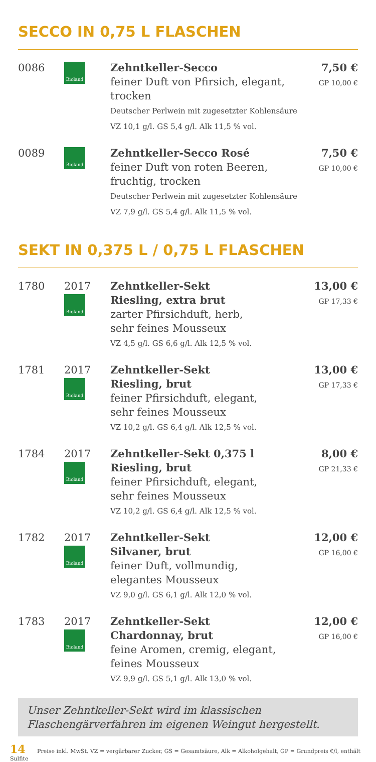SECCO IN 0,75 L FLASCHEN
| 0086 | Bioland | Zehntkeller-Secco feiner Duft von Pfirsich, elegant, trocken Deutscher Perlwein mit zugesetzter Kohlensäure VZ 10,1 g/l. GS 5,4 g/l. Alk 11,5 % vol. | 7,50 € GP 10,00 € |
| 0089 | Bioland | Zehntkeller-Secco Rosé feiner Duft von roten Beeren, fruchtig, trocken Deutscher Perlwein mit zugesetzter Kohlensäure VZ 7,9 g/l. GS 5,4 g/l. Alk 11,5 % vol. | 7,50 € GP 10,00 € |
SEKT IN 0,375 L / 0,75 L FLASCHEN
| 1780 | 2017 Bioland | Zehntkeller-Sekt Riesling, extra brut zarter Pfirsichduft, herb, sehr feines Mousseux VZ 4,5 g/l. GS 6,6 g/l. Alk 12,5 % vol. | 13,00 € GP 17,33 € |
| 1781 | 2017 Bioland | Zehntkeller-Sekt Riesling, brut feiner Pfirsichduft, elegant, sehr feines Mousseux VZ 10,2 g/l. GS 6,4 g/l. Alk 12,5 % vol. | 13,00 € GP 17,33 € |
| 1784 | 2017 Bioland | Zehntkeller-Sekt 0,375 l Riesling, brut feiner Pfirsichduft, elegant, sehr feines Mousseux VZ 10,2 g/l. GS 6,4 g/l. Alk 12,5 % vol. | 8,00 € GP 21,33 € |
| 1782 | 2017 Bioland | Zehntkeller-Sekt Silvaner, brut feiner Duft, vollmundig, elegantes Mousseux VZ 9,0 g/l. GS 6,1 g/l. Alk 12,0 % vol. | 12,00 € GP 16,00 € |
| 1783 | 2017 Bioland | Zehntkeller-Sekt Chardonnay, brut feine Aromen, cremig, elegant, feines Mousseux VZ 9,9 g/l. GS 5,1 g/l. Alk 13,0 % vol. | 12,00 € GP 16,00 € |
Unser Zehntkeller-Sekt wird im klassischen Flaschengärverfahren im eigenen Weingut hergestellt.
14 Preise inkl. MwSt. VZ = vergärbarer Zucker, GS = Gesamtsäure, Alk = Alkoholgehalt, GP = Grundpreis €/l, enthält Sulfite